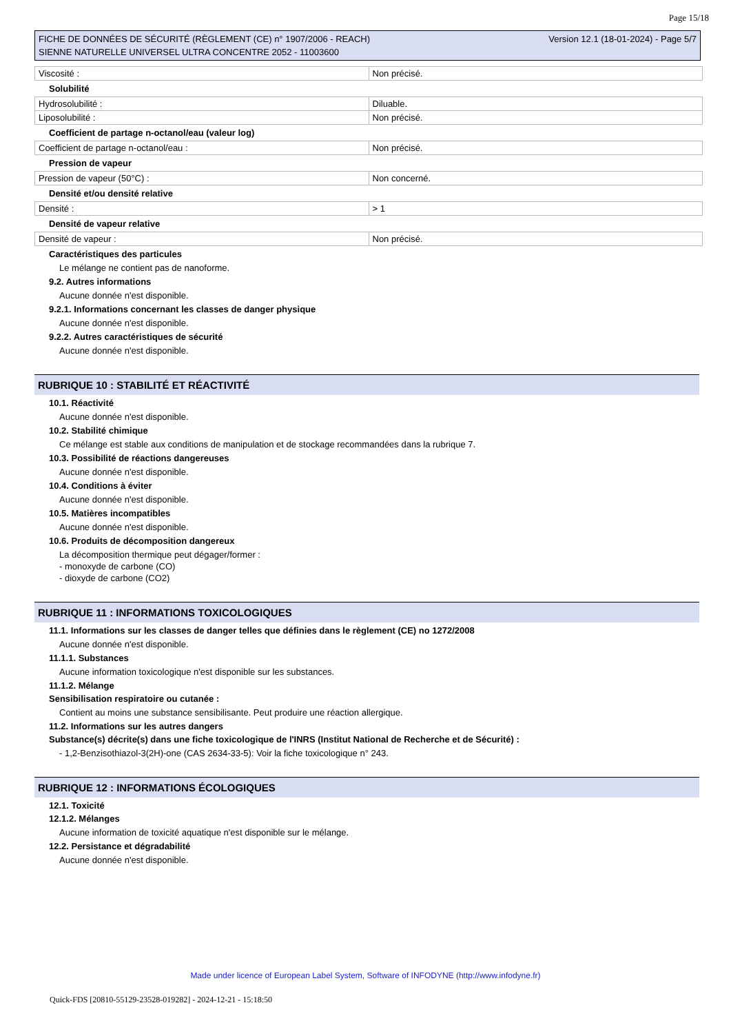Page 15/18
FICHE DE DONNÉES DE SÉCURITÉ (RÈGLEMENT (CE) n° 1907/2006 - REACH)
SIENNE NATURELLE UNIVERSEL ULTRA CONCENTRE 2052 - 11003600
Version 12.1 (18-01-2024) - Page 5/7
| Viscosité : | Non précisé. |
Solubilité
| Hydrosolubilité : | Diluable. |
| Liposolubilité : | Non précisé. |
Coefficient de partage n-octanol/eau (valeur log)
| Coefficient de partage n-octanol/eau : | Non précisé. |
Pression de vapeur
| Pression de vapeur (50°C) : | Non concerné. |
Densité et/ou densité relative
| Densité : | > 1 |
Densité de vapeur relative
| Densité de vapeur : | Non précisé. |
Caractéristiques des particules
Le mélange ne contient pas de nanoforme.
9.2. Autres informations
Aucune donnée n'est disponible.
9.2.1. Informations concernant les classes de danger physique
Aucune donnée n'est disponible.
9.2.2. Autres caractéristiques de sécurité
Aucune donnée n'est disponible.
RUBRIQUE 10 : STABILITÉ ET RÉACTIVITÉ
10.1. Réactivité
Aucune donnée n'est disponible.
10.2. Stabilité chimique
Ce mélange est stable aux conditions de manipulation et de stockage recommandées dans la rubrique 7.
10.3. Possibilité de réactions dangereuses
Aucune donnée n'est disponible.
10.4. Conditions à éviter
Aucune donnée n'est disponible.
10.5. Matières incompatibles
Aucune donnée n'est disponible.
10.6. Produits de décomposition dangereux
La décomposition thermique peut dégager/former :
- monoxyde de carbone (CO)
- dioxyde de carbone (CO2)
RUBRIQUE 11 : INFORMATIONS TOXICOLOGIQUES
11.1. Informations sur les classes de danger telles que définies dans le règlement (CE) no 1272/2008
Aucune donnée n'est disponible.
11.1.1. Substances
Aucune information toxicologique n'est disponible sur les substances.
11.1.2. Mélange
Sensibilisation respiratoire ou cutanée :
Contient au moins une substance sensibilisante. Peut produire une réaction allergique.
11.2. Informations sur les autres dangers
Substance(s) décrite(s) dans une fiche toxicologique de l'INRS (Institut National de Recherche et de Sécurité) :
- 1,2-Benzisothiazol-3(2H)-one (CAS 2634-33-5): Voir la fiche toxicologique n° 243.
RUBRIQUE 12 : INFORMATIONS ÉCOLOGIQUES
12.1. Toxicité
12.1.2. Mélanges
Aucune information de toxicité aquatique n'est disponible sur le mélange.
12.2. Persistance et dégradabilité
Aucune donnée n'est disponible.
Made under licence of European Label System, Software of INFODYNE (http://www.infodyne.fr)
Quick-FDS [20810-55129-23528-019282] - 2024-12-21 - 15:18:50